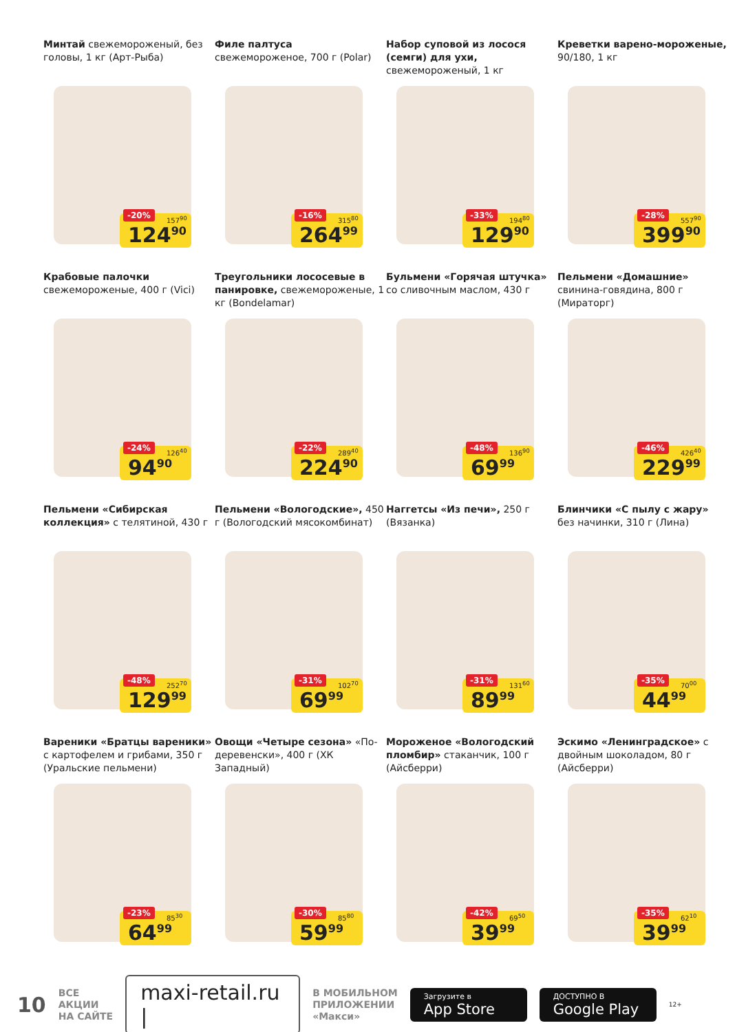Минтай свежемороженый, без головы, 1 кг (Арт-Рыба)
-20% 157<sup>90</sup>
124<sup>90</sup>
Филе палтуса свежемороженое, 700 г (Polar)
-16% 315<sup>80</sup>
264<sup>99</sup>
Набор суповой из лосося (семги) для ухи, свежемороженый, 1 кг
-33% 194<sup>80</sup>
129<sup>90</sup>
Креветки варено-мороженые, 90/180, 1 кг
-28% 557<sup>90</sup>
399<sup>90</sup>
Крабовые палочки свежемороженые, 400 г (Vici)
-24% 126<sup>40</sup>
94<sup>90</sup>
Треугольники лососевые в панировке, свежемороженые, 1 кг (Bondelamar)
-22% 289<sup>40</sup>
224<sup>90</sup>
Бульмени «Горячая штучка» со сливочным маслом, 430 г
-48% 136<sup>90</sup>
69<sup>99</sup>
Пельмени «Домашние» свинина-говядина, 800 г (Мираторг)
-46% 426<sup>40</sup>
229<sup>99</sup>
Пельмени «Сибирская коллекция» с телятиной, 430 г
-48% 252<sup>70</sup>
129<sup>99</sup>
Пельмени «Вологодские», 450 г (Вологодский мясокомбинат)
-31% 102<sup>70</sup>
69<sup>99</sup>
Наггетсы «Из печи», 250 г (Вязанка)
-31% 131<sup>60</sup>
89<sup>99</sup>
Блинчики «С пылу с жару» без начинки, 310 г (Лина)
-35% 70<sup>00</sup>
44<sup>99</sup>
Вареники «Братцы вареники» с картофелем и грибами, 350 г (Уральские пельмени)
-23% 85<sup>30</sup>
64<sup>99</sup>
Овощи «Четыре сезона» «По-деревенски», 400 г (ХК Западный)
-30% 85<sup>80</sup>
59<sup>99</sup>
Мороженое «Вологодский пломбир» стаканчик, 100 г (Айсберри)
-42% 69<sup>50</sup>
39<sup>99</sup>
Эскимо «Ленинградское» с двойным шоколадом, 80 г (Айсберри)
-35% 62<sup>10</sup>
39<sup>99</sup>
10 ВСЕ
АКЦИИ
НА САЙТЕ maxi-retail.ru | В МОБИЛЬНОМ
ПРИЛОЖЕНИИ
«Макси» Загрузите в
App Store ДОСТУПНО В
Google Play 12+